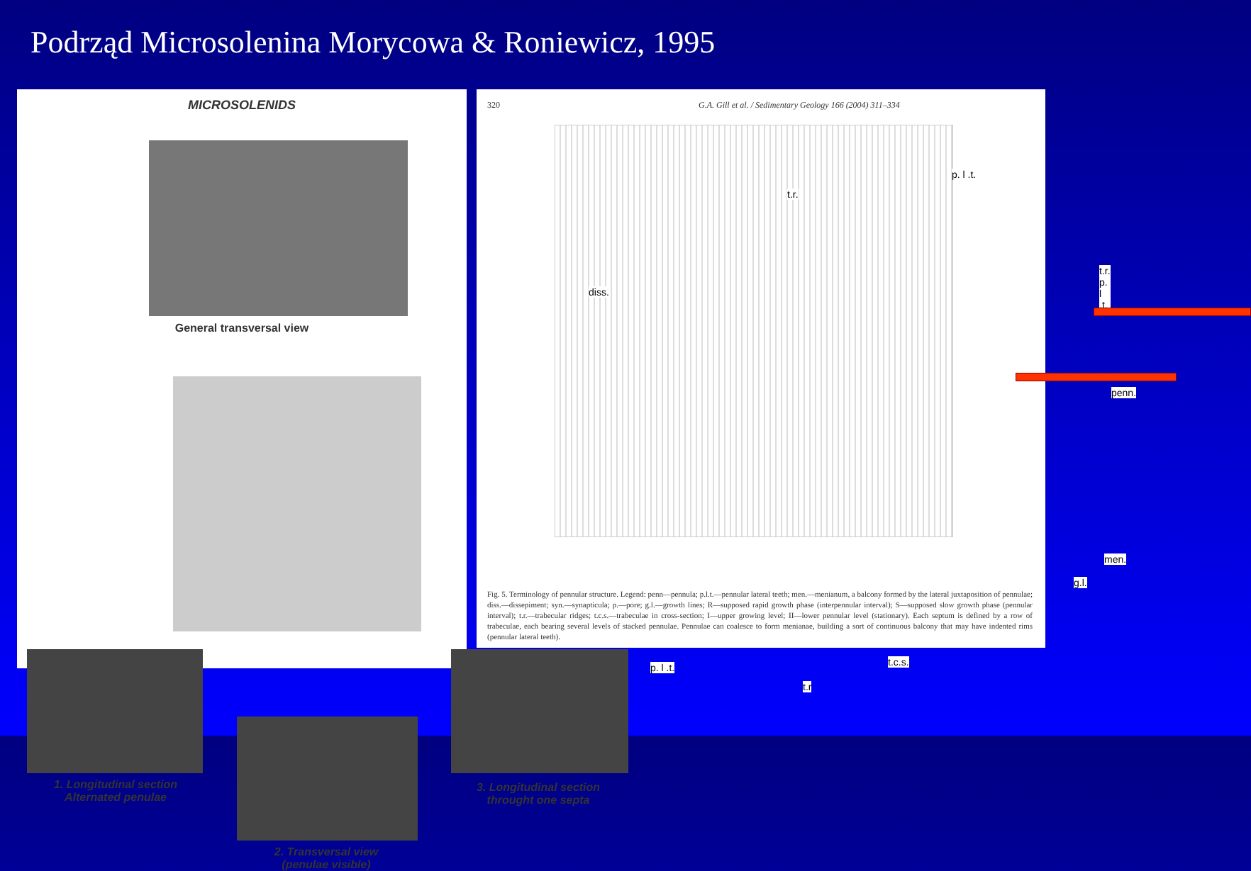Podrząd Microsolenina Morycowa & Roniewicz, 1995
MICROSOLENIDS
General transversal view
1. Longitudinal section
Alternated penulae
2. Transversal view
(penulae visible)
3. Longitudinal section
throught one septa
320 G.A. Gill et al. / Sedimentary Geology 166 (2004) 311–334
p. l .t.
t.r.
diss.
t.r.
p. l .t.
penn.
men.
g.l.
t.c.s.
p. l .t.
t.r
Fig. 5. Terminology of pennular structure. Legend: penn—pennula; p.l.t.—pennular lateral teeth; men.—menianum, a balcony formed by the lateral juxtaposition of pennulae; diss.—dissepiment; syn.—synapticula; p.—pore; g.l.—growth lines; R—supposed rapid growth phase (interpennular interval); S—supposed slow growth phase (pennular interval); t.r.—trabecular ridges; t.c.s.—trabeculae in cross-section; I—upper growing level; II—lower pennular level (stationary). Each septum is defined by a row of trabeculae, each bearing several levels of stacked pennulae. Pennulae can coalesce to form menianae, building a sort of continuous balcony that may have indented rims (pennular lateral teeth).